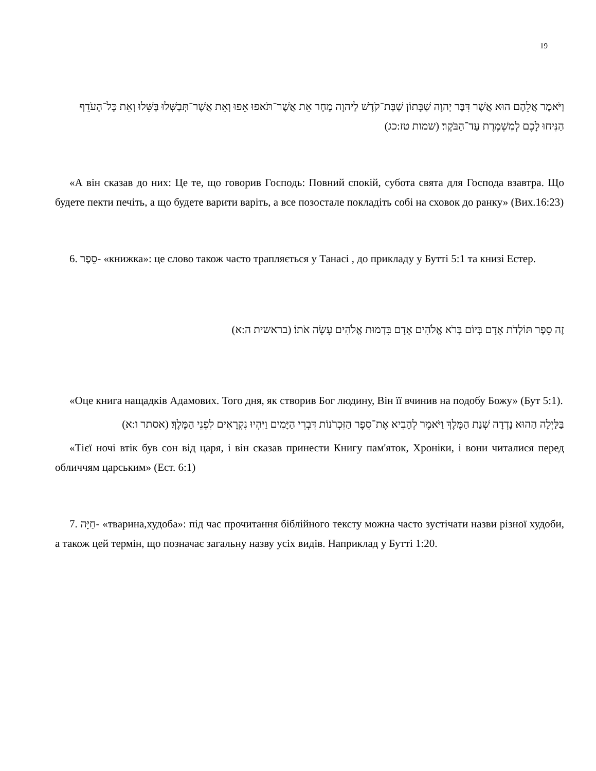19
וַיֹּאמֶר אֲלֵהֶם הוּא אֲשֶׁר דִּבֶּר יְהוָה שַׁבָּתוֹן שַׁבַּת־קֹדֶשׁ לַיהוָה מָחָר אֵת אֲשֶׁר־תֹּאפוּ אֵפוּ וְאֵת אֲשֶׁר־תְּבַשְּׁלוּ בַּשֵּׁלוּ וְאֵת כָּל־הָעֹדֵף הַנִּיחוּ לָכֶם לְמִשְׁמֶרֶת עַד־הַבֹּקֶר׃ (שמות טז:כג)
«А він сказав до них: Це те, що говорив Господь: Повний спокій, субота свята для Господа взавтра. Що будете пекти печіть, а що будете варити варіть, а все позостале покладіть собі на сховок до ранку» (Вих.16:23)
6. סֵפֶר- «книжка»: це слово також часто трапляється у Танасі , до прикладу у Бутті 5:1 та книзі Естер.
זֶה סֵפֶר תּוֹלְדֹת אָדָם בְּיוֹם בְּרֹא אֱלֹהִים אָדָם בִּדְמוּת אֱלֹהִים עָשָׂה אֹתוֹ׃ (בראשית ה:א)
«Оце книга нащадків Адамових. Того дня, як створив Бог людину, Він її вчинив на подобу Божу» (Бут 5:1).
בַּלַּיְלָה הַהוּא נָדְדָה שְׁנַת הַמֶּלֶךְ וַיֹּאמֶר לְהָבִיא אֶת־סֵפֶר הַזִּכְרֹנוֹת דִּבְרֵי הַיָּמִים וַיִּהְיוּ נִקְרָאִים לִפְנֵי הַמֶּלֶךְ׃ (אסתר ו:א)
«Тієї ночі втік був сон від царя, і він сказав принести Книгу пам'яток, Хроніки, і вони читалися перед обличчям царським» (Ест. 6:1)
7. חַיָּה- «тварина,худоба»: під час прочитання біблійного тексту можна часто зустічати назви різної худоби, а також цей термін, що позначає загальну назву усіх видів. Наприклад у Бутті 1:20.